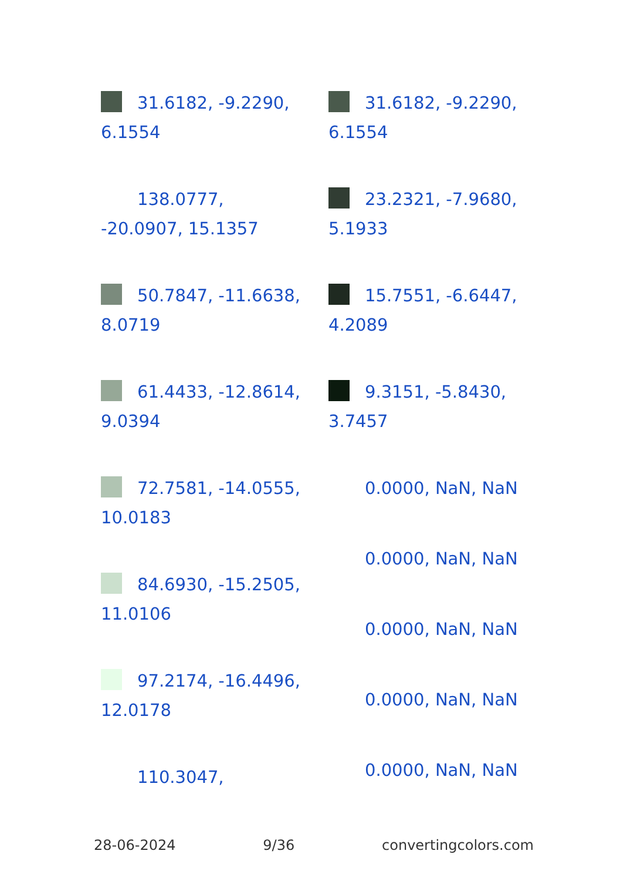31.6182, -9.2290, 6.1554
138.0777, -20.0907, 15.1357
50.7847, -11.6638, 8.0719
61.4433, -12.8614, 9.0394
72.7581, -14.0555, 10.0183
84.6930, -15.2505, 11.0106
97.2174, -16.4496, 12.0178
110.3047,
31.6182, -9.2290, 6.1554
23.2321, -7.9680, 5.1933
15.7551, -6.6447, 4.2089
9.3151, -5.8430, 3.7457
0.0000, NaN, NaN
0.0000, NaN, NaN
0.0000, NaN, NaN
0.0000, NaN, NaN
0.0000, NaN, NaN
28-06-2024 9/36 convertingcolors.com